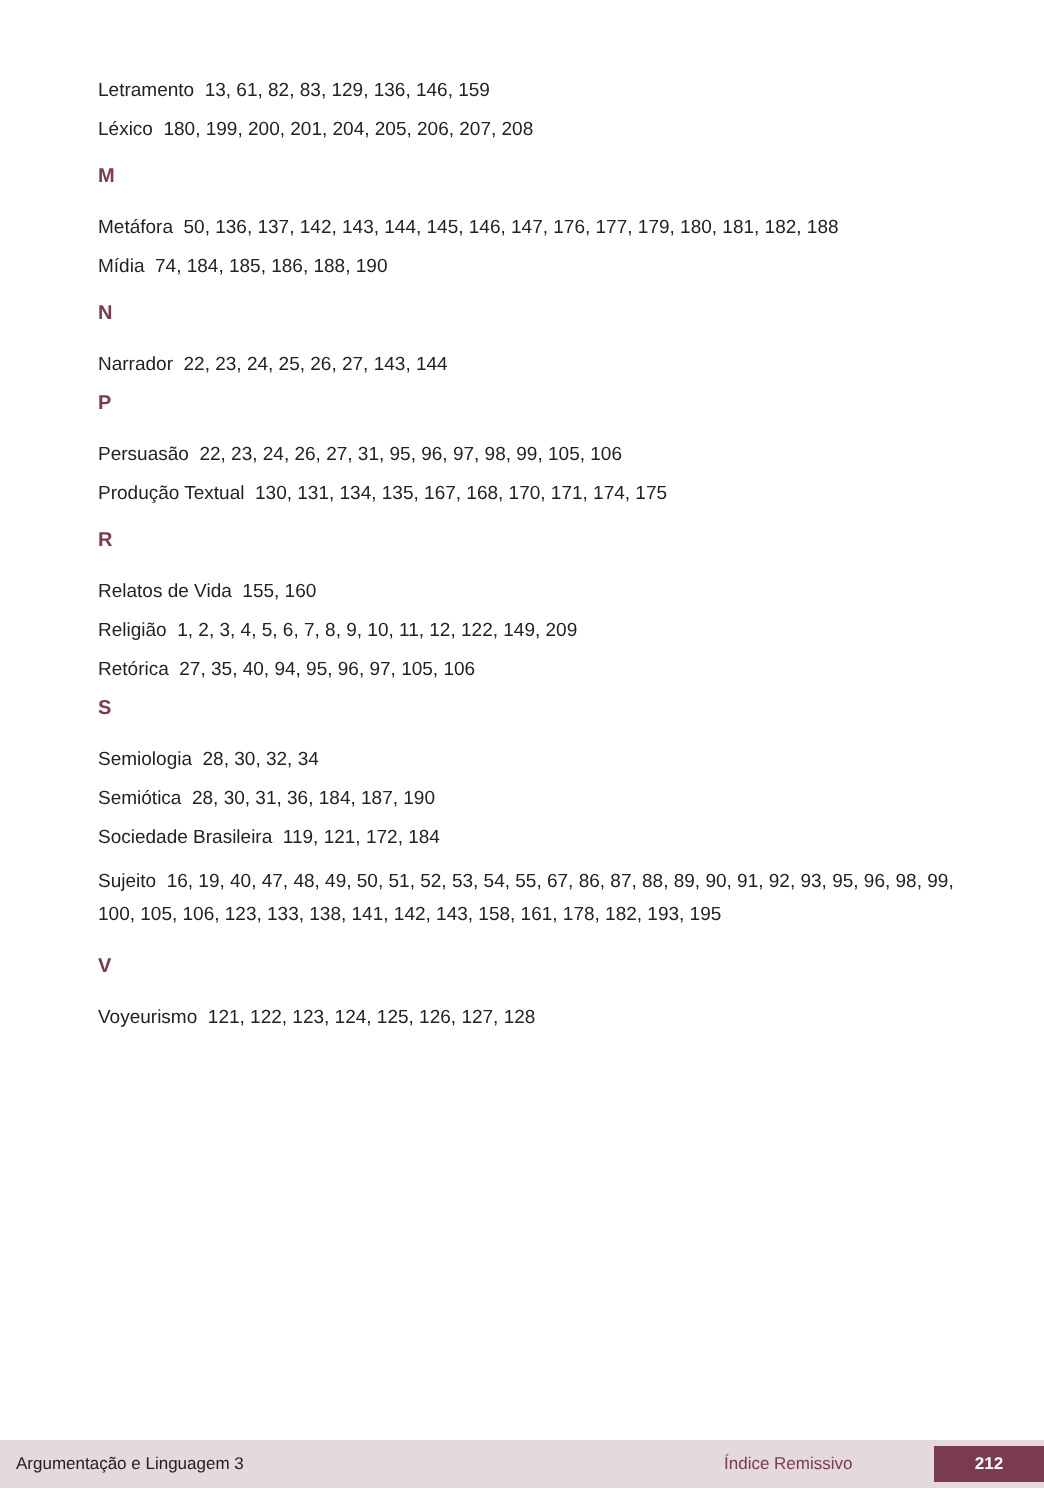Letramento 13, 61, 82, 83, 129, 136, 146, 159
Léxico 180, 199, 200, 201, 204, 205, 206, 207, 208
M
Metáfora 50, 136, 137, 142, 143, 144, 145, 146, 147, 176, 177, 179, 180, 181, 182, 188
Mídia 74, 184, 185, 186, 188, 190
N
Narrador 22, 23, 24, 25, 26, 27, 143, 144
P
Persuasão 22, 23, 24, 26, 27, 31, 95, 96, 97, 98, 99, 105, 106
Produção Textual 130, 131, 134, 135, 167, 168, 170, 171, 174, 175
R
Relatos de Vida 155, 160
Religião 1, 2, 3, 4, 5, 6, 7, 8, 9, 10, 11, 12, 122, 149, 209
Retórica 27, 35, 40, 94, 95, 96, 97, 105, 106
S
Semiologia 28, 30, 32, 34
Semiótica 28, 30, 31, 36, 184, 187, 190
Sociedade Brasileira 119, 121, 172, 184
Sujeito 16, 19, 40, 47, 48, 49, 50, 51, 52, 53, 54, 55, 67, 86, 87, 88, 89, 90, 91, 92, 93, 95, 96, 98, 99, 100, 105, 106, 123, 133, 138, 141, 142, 143, 158, 161, 178, 182, 193, 195
V
Voyeurismo 121, 122, 123, 124, 125, 126, 127, 128
Argumentação e Linguagem 3 Índice Remissivo 212